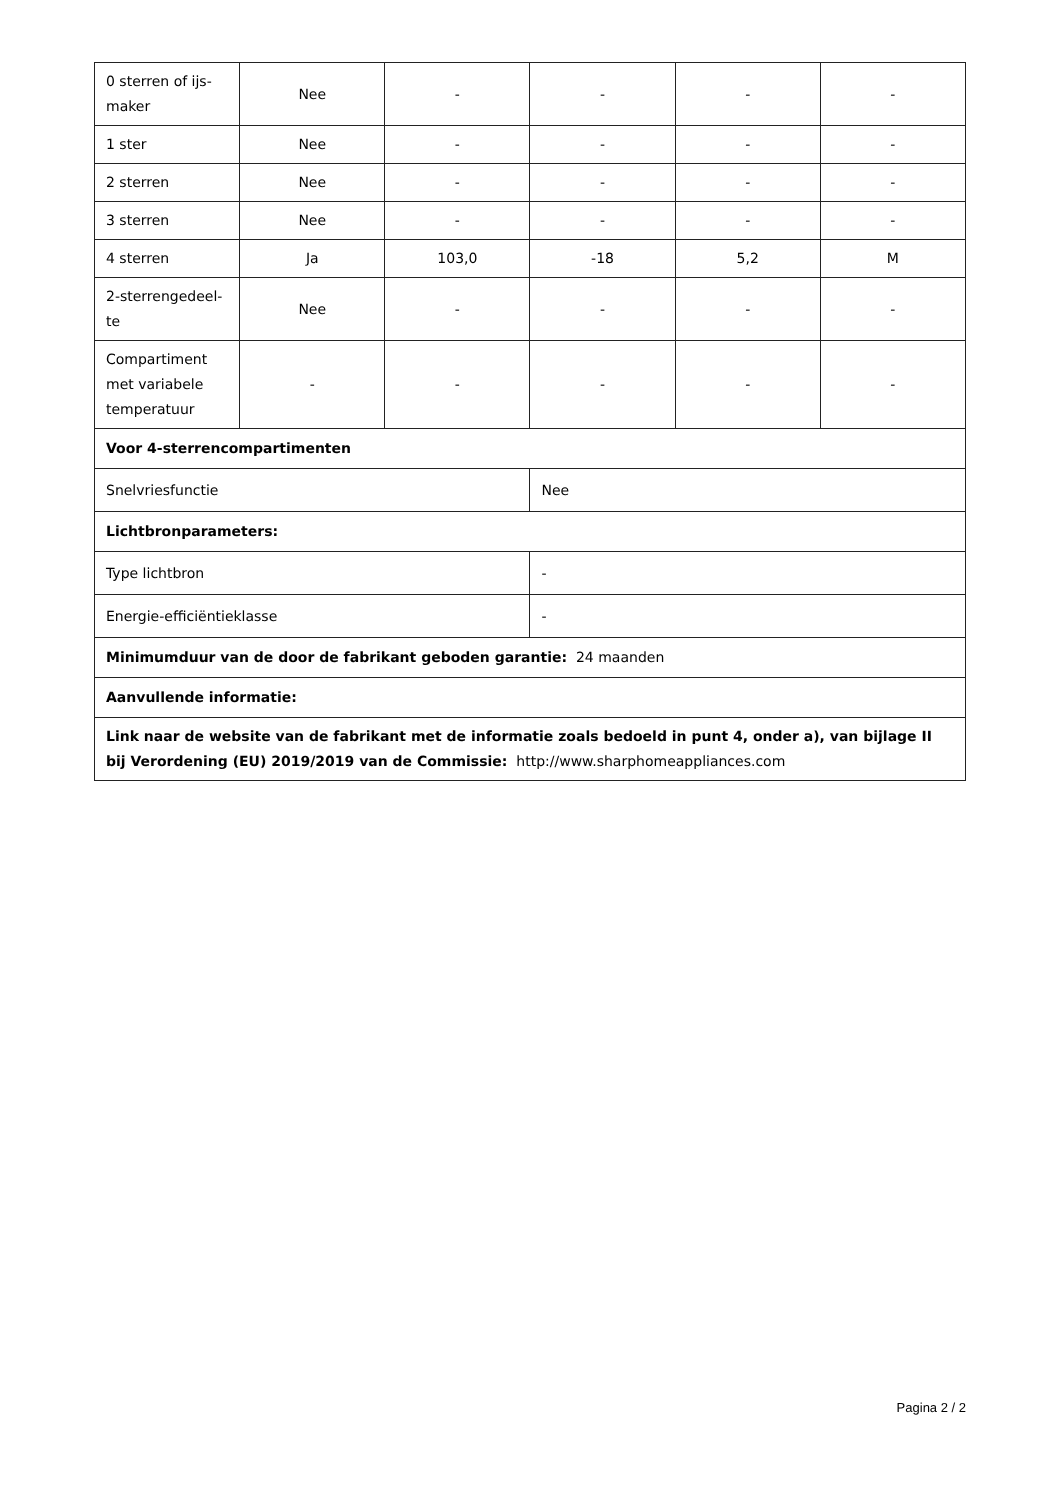| 0 sterren of ijs-maker | Nee | - | - | - | - |
| 1 ster | Nee | - | - | - | - |
| 2 sterren | Nee | - | - | - | - |
| 3 sterren | Nee | - | - | - | - |
| 4 sterren | Ja | 103,0 | -18 | 5,2 | M |
| 2-sterrengedeel-te | Nee | - | - | - | - |
| Compartiment met variabele temperatuur | - | - | - | - | - |
| Voor 4-sterrencompartimenten | | | | | |
| Snelvriesfunctie | | | Nee | | |
| Lichtbronparameters: | | | | | |
| Type lichtbron | | | - | | |
| Energie-efficiëntieklasse | | | - | | |
| Minimumduur van de door de fabrikant geboden garantie: 24 maanden | | | | | |
| Aanvullende informatie: | | | | | |
| Link naar de website van de fabrikant met de informatie zoals bedoeld in punt 4, onder a), van bijlage II bij Verordening (EU) 2019/2019 van de Commissie: http://www.sharphomeappliances.com | | | | | |
Pagina 2 / 2